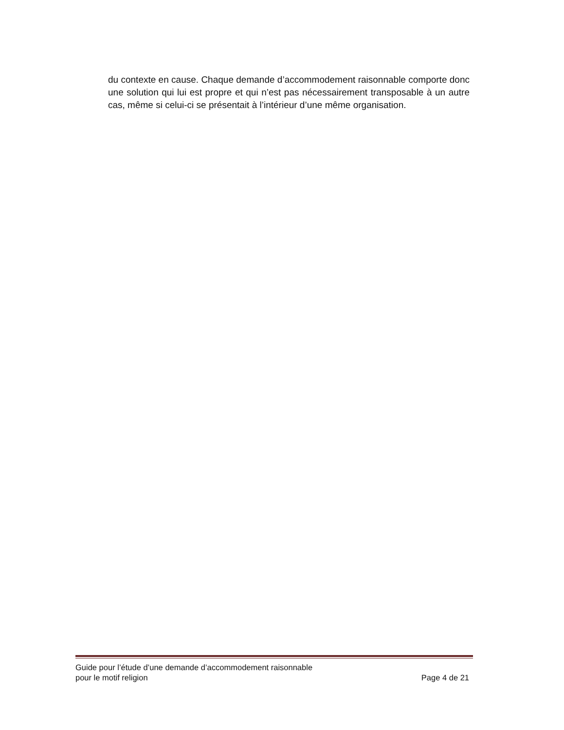du contexte en cause. Chaque demande d’accommodement raisonnable comporte donc une solution qui lui est propre et qui n’est pas nécessairement transposable à un autre cas, même si celui-ci se présentait à l’intérieur d’une même organisation.
Guide pour l’étude d’une demande d’accommodement raisonnable
pour le motif religion
Page 4 de 21